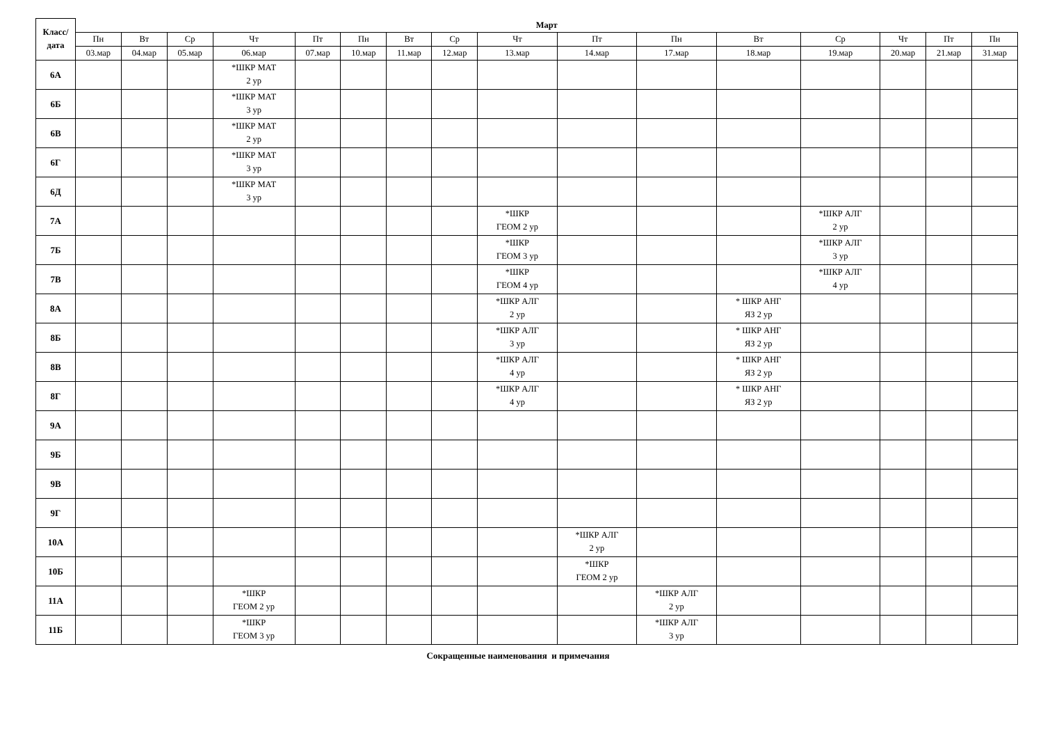| Класс/ дата | Март | | | | | | | | | | | | | | | |
| --- | --- | --- | --- | --- | --- | --- | --- | --- | --- | --- | --- | --- | --- | --- | --- | --- |
| | Пн | Вт | Ср | Чт | Пт | Пн | Вт | Ср | Чт | Пт | Пн | Вт | Ср | Чт | Пт | Пн |
| | 03.мар | 04.мар | 05.мар | 06.мар | 07.мар | 10.мар | 11.мар | 12.мар | 13.мар | 14.мар | 17.мар | 18.мар | 19.мар | 20.мар | 21.мар | 31.мар |
| 6А | | | | *ШКР МАТ 2 ур | | | | | | | | | | | | |
| 6Б | | | | *ШКР МАТ 3 ур | | | | | | | | | | | | |
| 6В | | | | *ШКР МАТ 2 ур | | | | | | | | | | | | |
| 6Г | | | | *ШКР МАТ 3 ур | | | | | | | | | | | | |
| 6Д | | | | *ШКР МАТ 3 ур | | | | | | | | | | | | |
| 7А | | | | | | | | | *ШКР ГЕОМ 2 ур | | | | *ШКР АЛГ 2 ур | | | |
| 7Б | | | | | | | | | *ШКР ГЕОМ 3 ур | | | | *ШКР АЛГ 3 ур | | | |
| 7В | | | | | | | | | *ШКР ГЕОМ 4 ур | | | | *ШКР АЛГ 4 ур | | | |
| 8А | | | | | | | | | *ШКР АЛГ 2 ур | | | * ШКР АНГ ЯЗ 2 ур | | | | |
| 8Б | | | | | | | | | *ШКР АЛГ 3 ур | | | * ШКР АНГ ЯЗ 2 ур | | | | |
| 8В | | | | | | | | | *ШКР АЛГ 4 ур | | | * ШКР АНГ ЯЗ 2 ур | | | | |
| 8Г | | | | | | | | | *ШКР АЛГ 4 ур | | | * ШКР АНГ ЯЗ 2 ур | | | | |
| 9А | | | | | | | | | | | | | | | | |
| 9Б | | | | | | | | | | | | | | | | |
| 9В | | | | | | | | | | | | | | | | |
| 9Г | | | | | | | | | | | | | | | | |
| 10А | | | | | | | | | | *ШКР АЛГ 2 ур | | | | | | |
| 10Б | | | | | | | | | | *ШКР ГЕОМ 2 ур | | | | | | |
| 11А | | | | *ШКР ГЕОМ 2 ур | | | | | | | *ШКР АЛГ 2 ур | | | | | |
| 11Б | | | | *ШКР ГЕОМ 3 ур | | | | | | | *ШКР АЛГ 3 ур | | | | | |
Сокращенные наименования и примечания